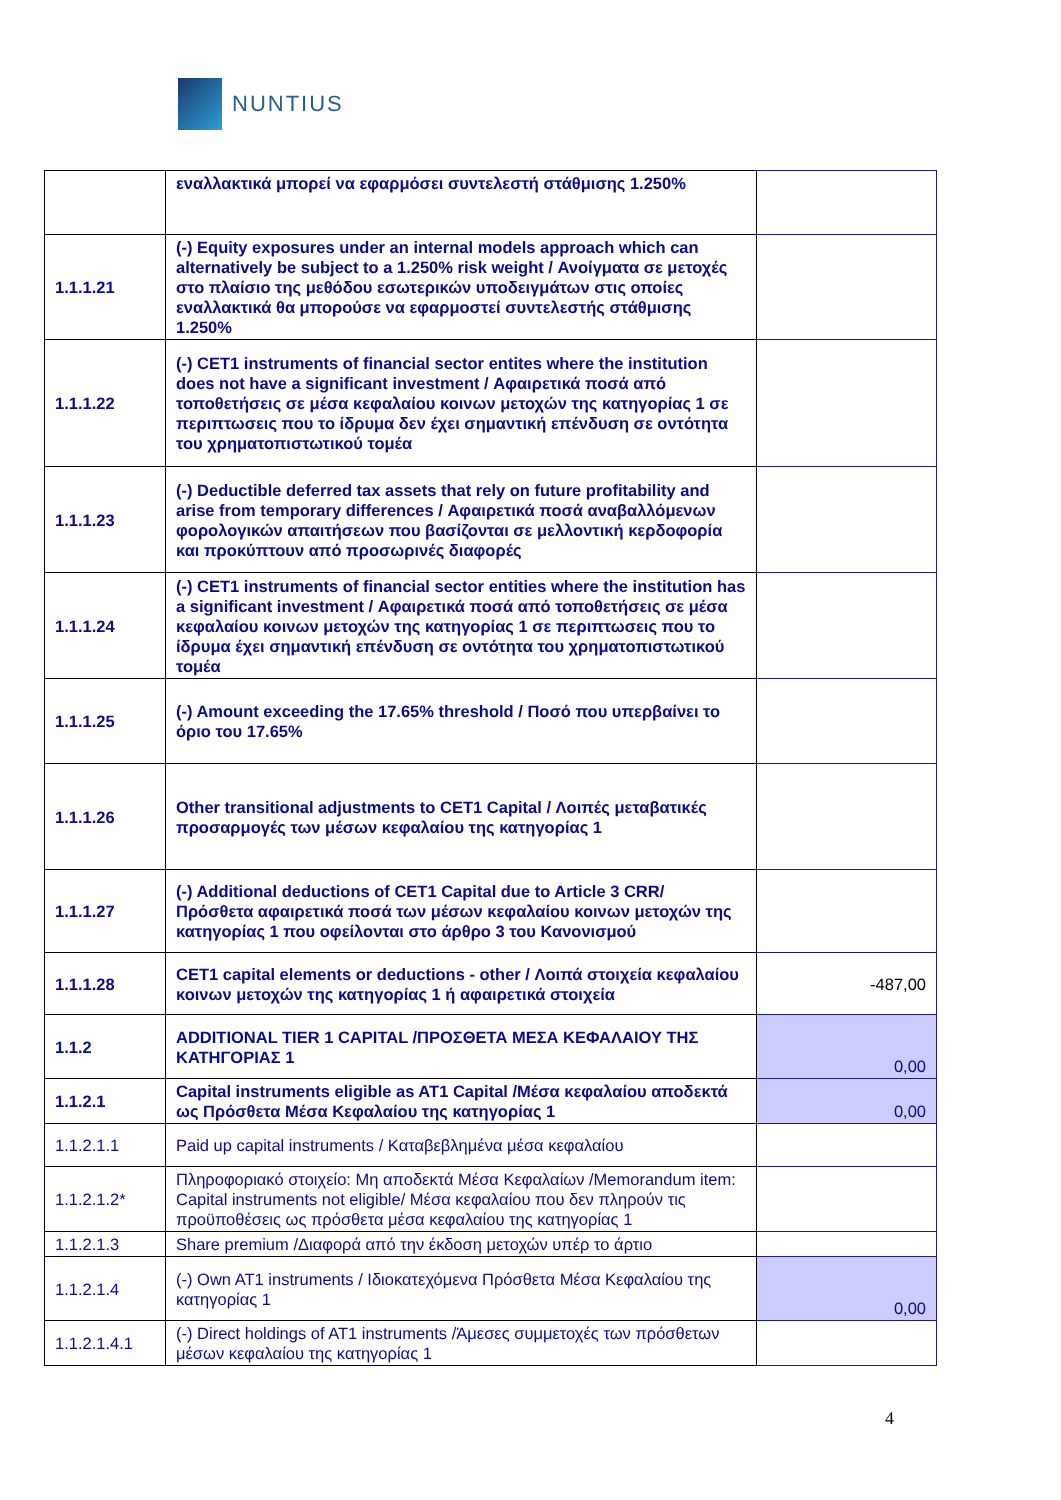NUNTIUS
| | εναλλακτικά μπορεί να εφαρμόσει συντελεστή στάθμισης 1.250% | |
| 1.1.1.21 | (-) Equity exposures under an internal models approach which can alternatively be subject to a 1.250% risk weight / Ανοίγματα σε μετοχές στο πλαίσιο της μεθόδου εσωτερικών υποδειγμάτων στις οποίες εναλλακτικά θα μπορούσε να εφαρμοστεί συντελεστής στάθμισης 1.250% | |
| 1.1.1.22 | (-) CET1 instruments of financial sector entites where the institution does not have a significant investment / Αφαιρετικά ποσά από τοποθετήσεις σε μέσα κεφαλαίου κοινων μετοχών της κατηγορίας 1 σε περιπτωσεις που το ίδρυμα δεν έχει σημαντική επένδυση σε οντότητα του χρηματοπιστωτικού τομέα | |
| 1.1.1.23 | (-) Deductible deferred tax assets that rely on future profitability and arise from temporary differences / Αφαιρετικά ποσά αναβαλλόμενων φορολογικών απαιτήσεων που βασίζονται σε μελλοντική κερδοφορία και προκύπτουν από προσωρινές διαφορές | |
| 1.1.1.24 | (-) CET1 instruments of financial sector entities where the institution has a significant investment / Αφαιρετικά ποσά από τοποθετήσεις σε μέσα κεφαλαίου κοινων μετοχών της κατηγορίας 1 σε περιπτωσεις που το ίδρυμα έχει σημαντική επένδυση σε οντότητα του χρηματοπιστωτικού τομέα | |
| 1.1.1.25 | (-) Amount exceeding the 17.65% threshold / Ποσό που υπερβαίνει το όριο του 17.65% | |
| 1.1.1.26 | Other transitional adjustments to CET1 Capital / Λοιπές μεταβατικές προσαρμογές των μέσων κεφαλαίου της κατηγορίας 1 | |
| 1.1.1.27 | (-) Additional deductions of CET1 Capital due to Article 3 CRR/ Πρόσθετα αφαιρετικά ποσά των μέσων κεφαλαίου κοινων μετοχών της κατηγορίας 1 που οφείλονται στο άρθρο 3 του Κανονισμού | |
| 1.1.1.28 | CET1 capital elements or deductions - other / Λοιπά στοιχεία κεφαλαίου κοινων μετοχών της κατηγορίας 1 ή αφαιρετικά στοιχεία | -487,00 |
| 1.1.2 | ADDITIONAL TIER 1 CAPITAL /ΠΡΟΣΘΕΤΑ ΜΕΣΑ ΚΕΦΑΛΑΙΟΥ ΤΗΣ ΚΑΤΗΓΟΡΙΑΣ 1 | 0,00 |
| 1.1.2.1 | Capital instruments eligible as AT1 Capital /Μέσα κεφαλαίου αποδεκτά ως Πρόσθετα Μέσα Κεφαλαίου της κατηγορίας 1 | 0,00 |
| 1.1.2.1.1 | Paid up capital instruments / Καταβεβλημένα μέσα κεφαλαίου | |
| 1.1.2.1.2* | Πληροφοριακό στοιχείο: Μη αποδεκτά Μέσα Κεφαλαίων /Memorandum item: Capital instruments not eligible/ Μέσα κεφαλαίου που δεν πληρούν τις προϋποθέσεις ως πρόσθετα μέσα κεφαλαίου της κατηγορίας 1 | |
| 1.1.2.1.3 | Share premium /Διαφορά από την έκδοση μετοχών υπέρ το άρτιο | |
| 1.1.2.1.4 | (-) Own AT1 instruments / Ιδιοκατεχόμενα Πρόσθετα Μέσα Κεφαλαίου της κατηγορίας 1 | 0,00 |
| 1.1.2.1.4.1 | (-) Direct holdings of AT1 instruments /Άμεσες συμμετοχές των πρόσθετων μέσων κεφαλαίου της κατηγορίας 1 | |
4